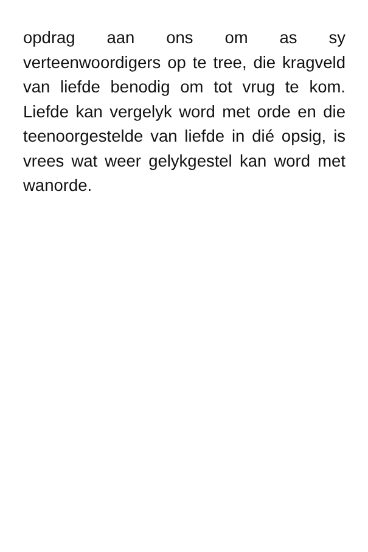opdrag aan ons om as sy verteenwoordigers op te tree, die kragveld van liefde benodig om tot vrug te kom. Liefde kan vergelyk word met orde en die teenoorgestelde van liefde in dié opsig, is vrees wat weer gelykgestel kan word met wanorde.